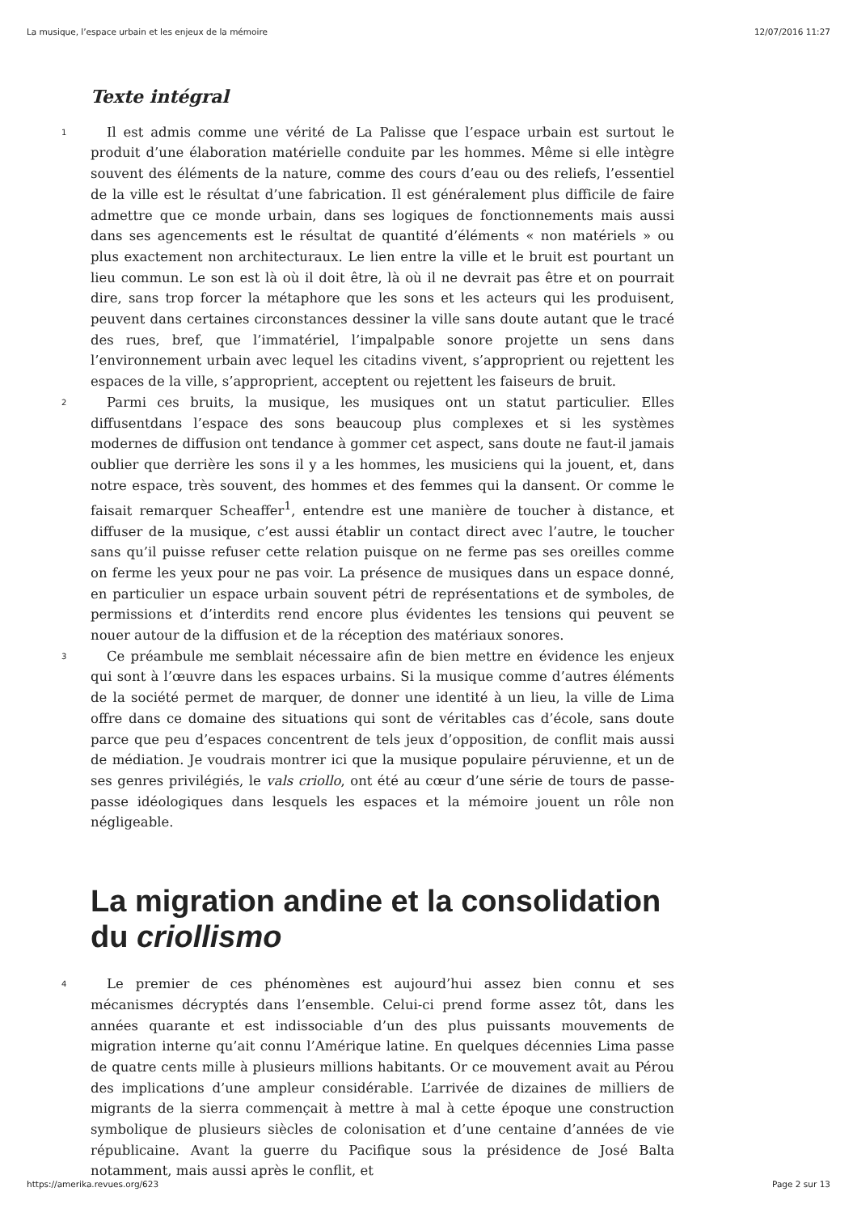La musique, l’espace urbain et les enjeux de la mémoire 12/07/2016 11:27
Texte intégral
1
Il est admis comme une vérité de La Palisse que l’espace urbain est surtout le produit d’une élaboration matérielle conduite par les hommes. Même si elle intègre souvent des éléments de la nature, comme des cours d’eau ou des reliefs, l’essentiel de la ville est le résultat d’une fabrication. Il est généralement plus difficile de faire admettre que ce monde urbain, dans ses logiques de fonctionnements mais aussi dans ses agencements est le résultat de quantité d’éléments « non matériels » ou plus exactement non architecturaux. Le lien entre la ville et le bruit est pourtant un lieu commun. Le son est là où il doit être, là où il ne devrait pas être et on pourrait dire, sans trop forcer la métaphore que les sons et les acteurs qui les produisent, peuvent dans certaines circonstances dessiner la ville sans doute autant que le tracé des rues, bref, que l’immatériel, l’impalpable sonore projette un sens dans l’environnement urbain avec lequel les citadins vivent, s’approprient ou rejettent les espaces de la ville, s’approprient, acceptent ou rejettent les faiseurs de bruit.
2
Parmi ces bruits, la musique, les musiques ont un statut particulier. Elles diffusentdans l’espace des sons beaucoup plus complexes et si les systèmes modernes de diffusion ont tendance à gommer cet aspect, sans doute ne faut-il jamais oublier que derrière les sons il y a les hommes, les musiciens qui la jouent, et, dans notre espace, très souvent, des hommes et des femmes qui la dansent. Or comme le faisait remarquer Scheaffer<sup>1</sup>, entendre est une manière de toucher à distance, et diffuser de la musique, c’est aussi établir un contact direct avec l’autre, le toucher sans qu’il puisse refuser cette relation puisque on ne ferme pas ses oreilles comme on ferme les yeux pour ne pas voir. La présence de musiques dans un espace donné, en particulier un espace urbain souvent pétri de représentations et de symboles, de permissions et d’interdits rend encore plus évidentes les tensions qui peuvent se nouer autour de la diffusion et de la réception des matériaux sonores.
3
Ce préambule me semblait nécessaire afin de bien mettre en évidence les enjeux qui sont à l’œuvre dans les espaces urbains. Si la musique comme d’autres éléments de la société permet de marquer, de donner une identité à un lieu, la ville de Lima offre dans ce domaine des situations qui sont de véritables cas d’école, sans doute parce que peu d’espaces concentrent de tels jeux d’opposition, de conflit mais aussi de médiation. Je voudrais montrer ici que la musique populaire péruvienne, et un de ses genres privilégiés, le vals criollo, ont été au cœur d’une série de tours de passe-passe idéologiques dans lesquels les espaces et la mémoire jouent un rôle non négligeable.
La migration andine et la consolidation du criollismo
4
Le premier de ces phénomènes est aujourd’hui assez bien connu et ses mécanismes décryptés dans l’ensemble. Celui-ci prend forme assez tôt, dans les années quarante et est indissociable d’un des plus puissants mouvements de migration interne qu’ait connu l’Amérique latine. En quelques décennies Lima passe de quatre cents mille à plusieurs millions habitants. Or ce mouvement avait au Pérou des implications d’une ampleur considérable. L’arrivée de dizaines de milliers de migrants de la sierra commençait à mettre à mal à cette époque une construction symbolique de plusieurs siècles de colonisation et d’une centaine d’années de vie républicaine. Avant la guerre du Pacifique sous la présidence de José Balta notamment, mais aussi après le conflit, et
https://amerika.revues.org/623 Page 2 sur 13